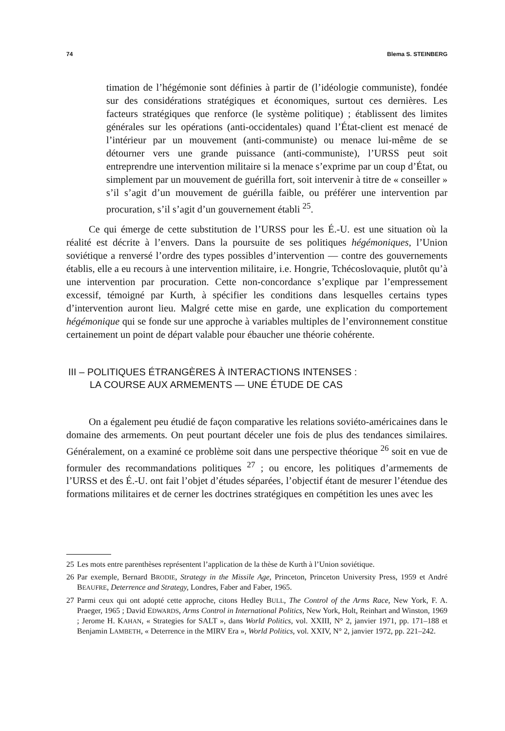74 Blema S. STEINBERG
timation de l’hégémonie sont définies à partir de (l’idéologie communiste), fondée sur des considérations stratégiques et économiques, surtout ces dernières. Les facteurs stratégiques que renforce (le système politique) ; établissent des limites générales sur les opérations (anti-occidentales) quand l’État-client est menacé de l’intérieur par un mouvement (anti-communiste) ou menace lui-même de se détourner vers une grande puissance (anti-communiste), l’URSS peut soit entreprendre une intervention militaire si la menace s’exprime par un coup d’État, ou simplement par un mouvement de guérilla fort, soit intervenir à titre de « conseiller » s’il s’agit d’un mouvement de guérilla faible, ou préférer une intervention par procuration, s’il s’agit d’un gouvernement établi <sup>25</sup>.
Ce qui émerge de cette substitution de l’URSS pour les É.-U. est une situation où la réalité est décrite à l’envers. Dans la poursuite de ses politiques hégémoniques, l’Union soviétique a renversé l’ordre des types possibles d’intervention — contre des gouvernements établis, elle a eu recours à une intervention militaire, i.e. Hongrie, Tchécoslovaquie, plutôt qu’à une intervention par procuration. Cette non-concordance s’explique par l’empressement excessif, témoigné par Kurth, à spécifier les conditions dans lesquelles certains types d’intervention auront lieu. Malgré cette mise en garde, une explication du comportement hégémonique qui se fonde sur une approche à variables multiples de l’environnement constitue certainement un point de départ valable pour ébaucher une théorie cohérente.
III – POLITIQUES ÉTRANGÈRES À INTERACTIONS INTENSES :
LA COURSE AUX ARMEMENTS — UNE ÉTUDE DE CAS
On a également peu étudié de façon comparative les relations soviéto-américaines dans le domaine des armements. On peut pourtant déceler une fois de plus des tendances similaires. Généralement, on a examiné ce problème soit dans une perspective théorique <sup>26</sup> soit en vue de formuler des recommandations politiques <sup>27</sup> ; ou encore, les politiques d’armements de l’URSS et des É.-U. ont fait l’objet d’études séparées, l’objectif étant de mesurer l’étendue des formations militaires et de cerner les doctrines stratégiques en compétition les unes avec les
25 Les mots entre parenthèses représentent l’application de la thèse de Kurth à l’Union soviétique.
26 Par exemple, Bernard BRODIE, Strategy in the Missile Age, Princeton, Princeton University Press, 1959 et André BEAUFRE, Deterrence and Strategy, Londres, Faber and Faber, 1965.
27 Parmi ceux qui ont adopté cette approche, citons Hedley BULL, The Control of the Arms Race, New York, F. A. Praeger, 1965 ; David EDWARDS, Arms Control in International Politics, New York, Holt, Reinhart and Winston, 1969 ; Jerome H. KAHAN, « Strategies for SALT », dans World Politics, vol. XXIII, N° 2, janvier 1971, pp. 171–188 et Benjamin LAMBETH, « Deterrence in the MIRV Era », World Politics, vol. XXIV, N° 2, janvier 1972, pp. 221–242.